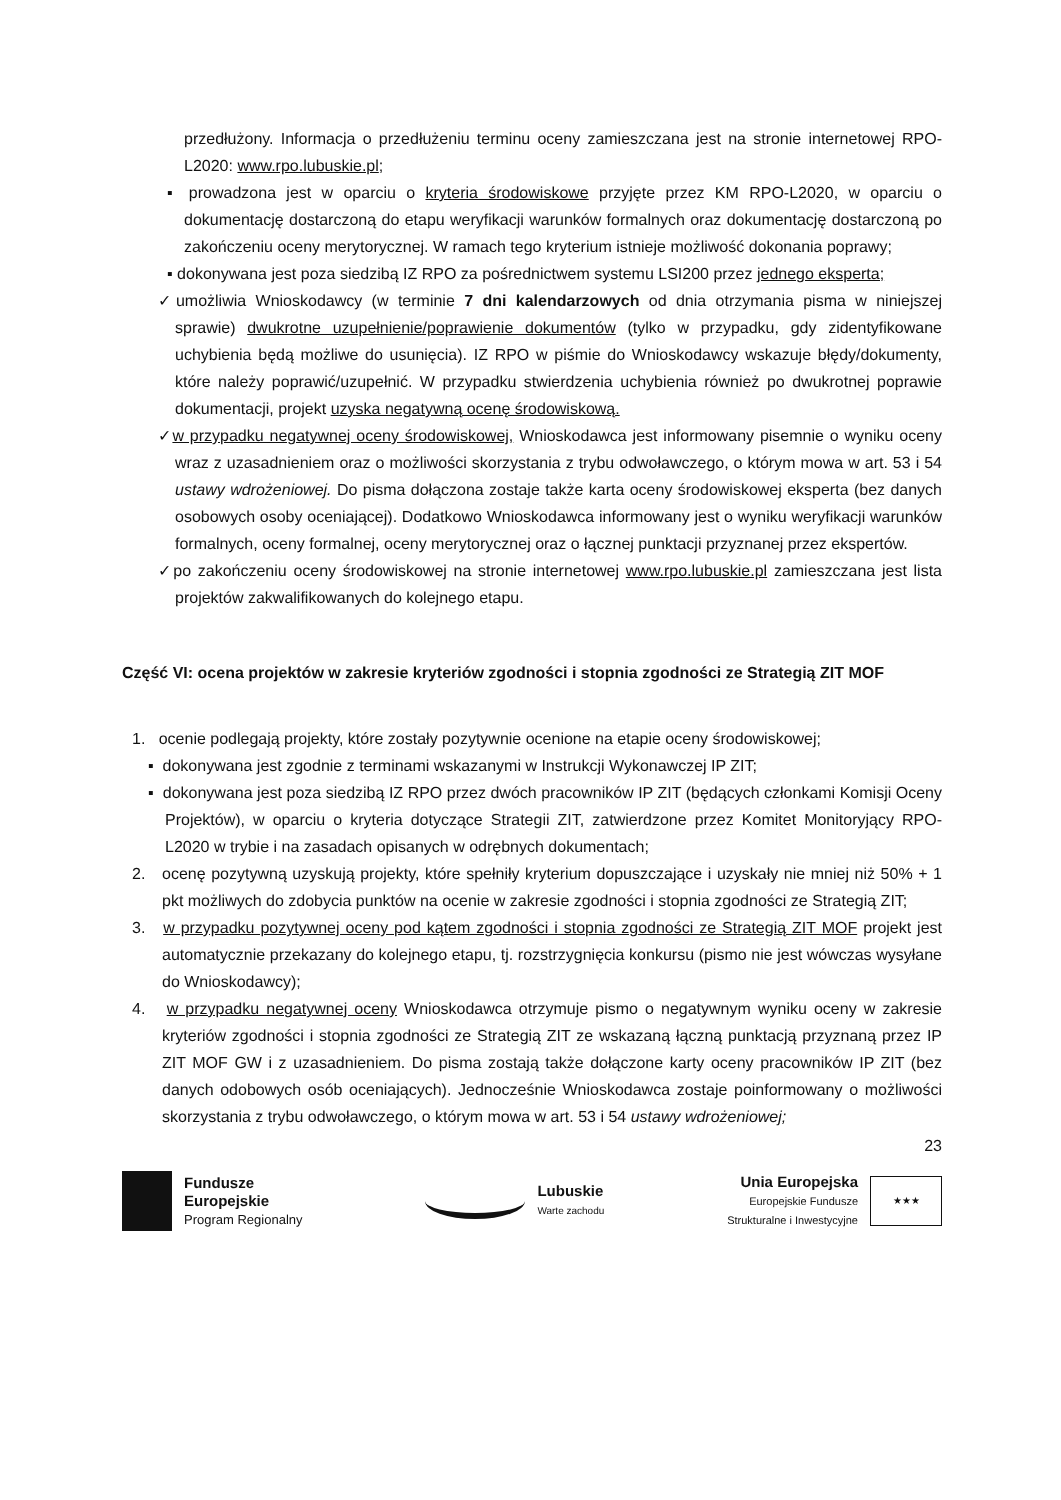przedłużony. Informacja o przedłużeniu terminu oceny zamieszczana jest na stronie internetowej RPO-L2020: www.rpo.lubuskie.pl;
▪ prowadzona jest w oparciu o kryteria środowiskowe przyjęte przez KM RPO-L2020, w oparciu o dokumentację dostarczoną do etapu weryfikacji warunków formalnych oraz dokumentację dostarczoną po zakończeniu oceny merytorycznej. W ramach tego kryterium istnieje możliwość dokonania poprawy;
▪ dokonywana jest poza siedzibą IZ RPO za pośrednictwem systemu LSI200 przez jednego eksperta;
✓umożliwia Wnioskodawcy (w terminie 7 dni kalendarzowych od dnia otrzymania pisma w niniejszej sprawie) dwukrotne uzupełnienie/poprawienie dokumentów (tylko w przypadku, gdy zidentyfikowane uchybienia będą możliwe do usunięcia). IZ RPO w piśmie do Wnioskodawcy wskazuje błędy/dokumenty, które należy poprawić/uzupełnić. W przypadku stwierdzenia uchybienia również po dwukrotnej poprawie dokumentacji, projekt uzyska negatywną ocenę środowiskową.
✓w przypadku negatywnej oceny środowiskowej, Wnioskodawca jest informowany pisemnie o wyniku oceny wraz z uzasadnieniem oraz o możliwości skorzystania z trybu odwoławczego, o którym mowa w art. 53 i 54 ustawy wdrożeniowej. Do pisma dołączona zostaje także karta oceny środowiskowej eksperta (bez danych osobowych osoby oceniającej). Dodatkowo Wnioskodawca informowany jest o wyniku weryfikacji warunków formalnych, oceny formalnej, oceny merytorycznej oraz o łącznej punktacji przyznanej przez ekspertów.
✓po zakończeniu oceny środowiskowej na stronie internetowej www.rpo.lubuskie.pl zamieszczana jest lista projektów zakwalifikowanych do kolejnego etapu.
Część VI: ocena projektów w zakresie kryteriów zgodności i stopnia zgodności ze Strategią ZIT MOF
1. ocenie podlegają projekty, które zostały pozytywnie ocenione na etapie oceny środowiskowej;
▪ dokonywana jest zgodnie z terminami wskazanymi w Instrukcji Wykonawczej IP ZIT;
▪ dokonywana jest poza siedzibą IZ RPO przez dwóch pracowników IP ZIT (będących członkami Komisji Oceny Projektów), w oparciu o kryteria dotyczące Strategii ZIT, zatwierdzone przez Komitet Monitoryjący RPO-L2020 w trybie i na zasadach opisanych w odrębnych dokumentach;
2. ocenę pozytywną uzyskują projekty, które spełniły kryterium dopuszczające i uzyskały nie mniej niż 50% + 1 pkt możliwych do zdobycia punktów na ocenie w zakresie zgodności i stopnia zgodności ze Strategią ZIT;
3. w przypadku pozytywnej oceny pod kątem zgodności i stopnia zgodności ze Strategią ZIT MOF projekt jest automatycznie przekazany do kolejnego etapu, tj. rozstrzygnięcia konkursu (pismo nie jest wówczas wysyłane do Wnioskodawcy);
4. w przypadku negatywnej oceny Wnioskodawca otrzymuje pismo o negatywnym wyniku oceny w zakresie kryteriów zgodności i stopnia zgodności ze Strategią ZIT ze wskazaną łączną punktacją przyznaną przez IP ZIT MOF GW i z uzasadnieniem. Do pisma zostają także dołączone karty oceny pracowników IP ZIT (bez danych odobowych osób oceniających). Jednocześnie Wnioskodawca zostaje poinformowany o możliwości skorzystania z trybu odwoławczego, o którym mowa w art. 53 i 54 ustawy wdrożeniowej;
23
Fundusze
Europejskie
Program Regionalny
Lubuskie
Warte zachodu
Unia Europejska
Europejskie Fundusze
Strukturalne i Inwestycyjne
★★★